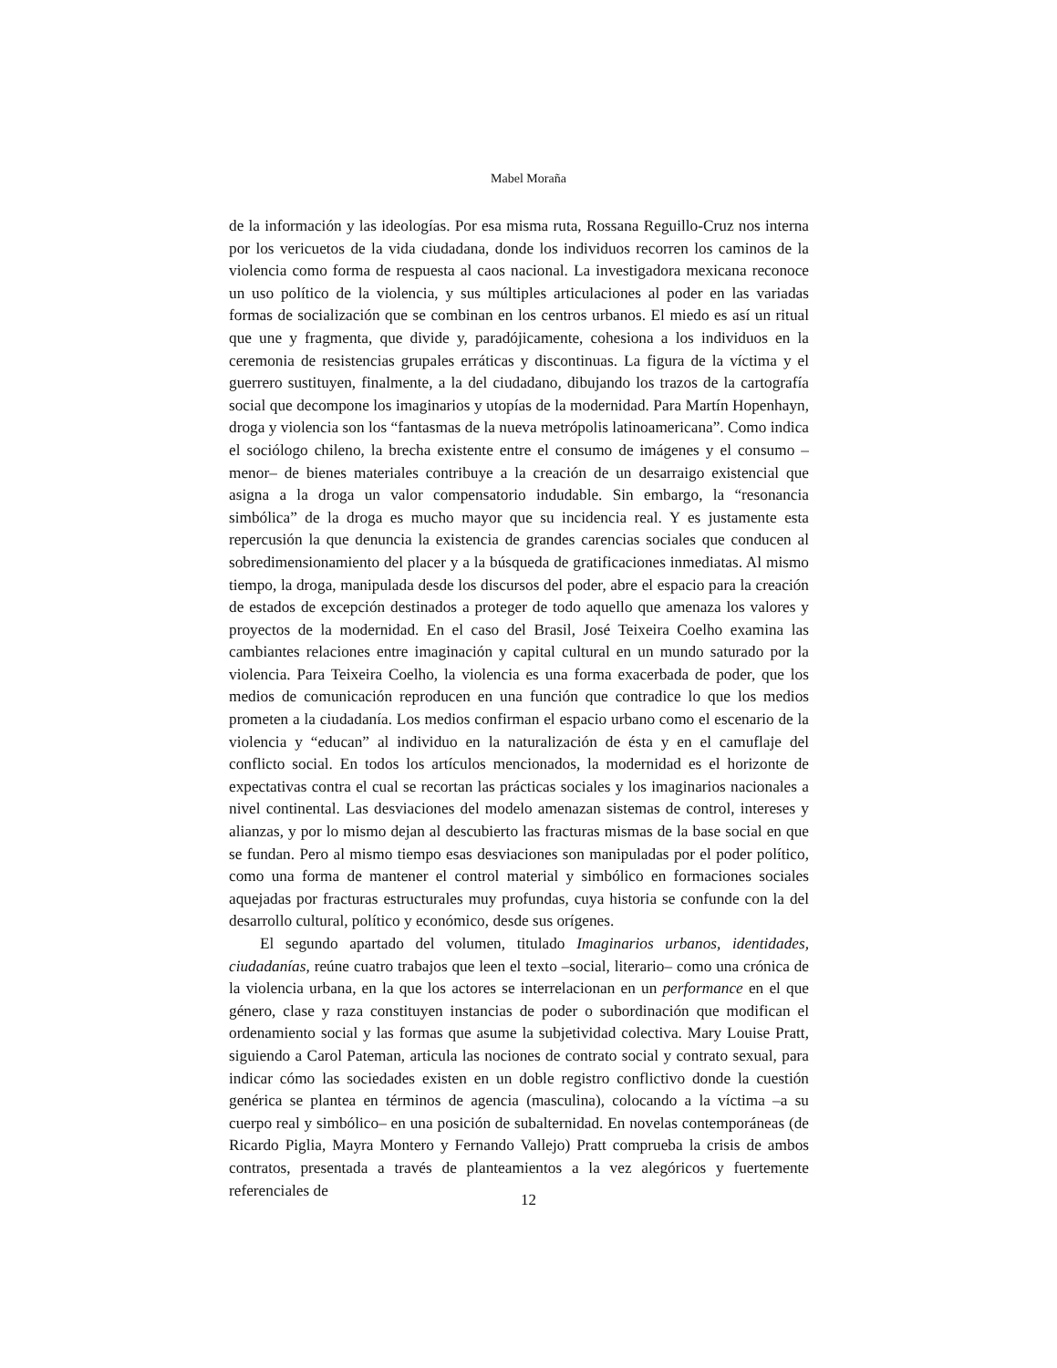Mabel Moraña
de la información y las ideologías. Por esa misma ruta, Rossana Reguillo-Cruz nos interna por los vericuetos de la vida ciudadana, donde los individuos recorren los caminos de la violencia como forma de respuesta al caos nacional. La investigadora mexicana reconoce un uso político de la violencia, y sus múltiples articulaciones al poder en las variadas formas de socialización que se combinan en los centros urbanos. El miedo es así un ritual que une y fragmenta, que divide y, paradójicamente, cohesiona a los individuos en la ceremonia de resistencias grupales erráticas y discontinuas. La figura de la víctima y el guerrero sustituyen, finalmente, a la del ciudadano, dibujando los trazos de la cartografía social que decompone los imaginarios y utopías de la modernidad. Para Martín Hopenhayn, droga y violencia son los “fantasmas de la nueva metrópolis latinoamericana”. Como indica el sociólogo chileno, la brecha existente entre el consumo de imágenes y el consumo –menor– de bienes materiales contribuye a la creación de un desarraigo existencial que asigna a la droga un valor compensatorio indudable. Sin embargo, la “resonancia simbólica” de la droga es mucho mayor que su incidencia real. Y es justamente esta repercusión la que denuncia la existencia de grandes carencias sociales que conducen al sobredimensionamiento del placer y a la búsqueda de gratificaciones inmediatas. Al mismo tiempo, la droga, manipulada desde los discursos del poder, abre el espacio para la creación de estados de excepción destinados a proteger de todo aquello que amenaza los valores y proyectos de la modernidad. En el caso del Brasil, José Teixeira Coelho examina las cambiantes relaciones entre imaginación y capital cultural en un mundo saturado por la violencia. Para Teixeira Coelho, la violencia es una forma exacerbada de poder, que los medios de comunicación reproducen en una función que contradice lo que los medios prometen a la ciudadanía. Los medios confirman el espacio urbano como el escenario de la violencia y “educan” al individuo en la naturalización de ésta y en el camuflaje del conflicto social. En todos los artículos mencionados, la modernidad es el horizonte de expectativas contra el cual se recortan las prácticas sociales y los imaginarios nacionales a nivel continental. Las desviaciones del modelo amenazan sistemas de control, intereses y alianzas, y por lo mismo dejan al descubierto las fracturas mismas de la base social en que se fundan. Pero al mismo tiempo esas desviaciones son manipuladas por el poder político, como una forma de mantener el control material y simbólico en formaciones sociales aquejadas por fracturas estructurales muy profundas, cuya historia se confunde con la del desarrollo cultural, político y económico, desde sus orígenes.
El segundo apartado del volumen, titulado Imaginarios urbanos, identidades, ciudadanías, reúne cuatro trabajos que leen el texto –social, literario– como una crónica de la violencia urbana, en la que los actores se interrelacionan en un performance en el que género, clase y raza constituyen instancias de poder o subordinación que modifican el ordenamiento social y las formas que asume la subjetividad colectiva. Mary Louise Pratt, siguiendo a Carol Pateman, articula las nociones de contrato social y contrato sexual, para indicar cómo las sociedades existen en un doble registro conflictivo donde la cuestión genérica se plantea en términos de agencia (masculina), colocando a la víctima –a su cuerpo real y simbólico– en una posición de subalternidad. En novelas contemporáneas (de Ricardo Piglia, Mayra Montero y Fernando Vallejo) Pratt comprueba la crisis de ambos contratos, presentada a través de planteamientos a la vez alegóricos y fuertemente referenciales de
12